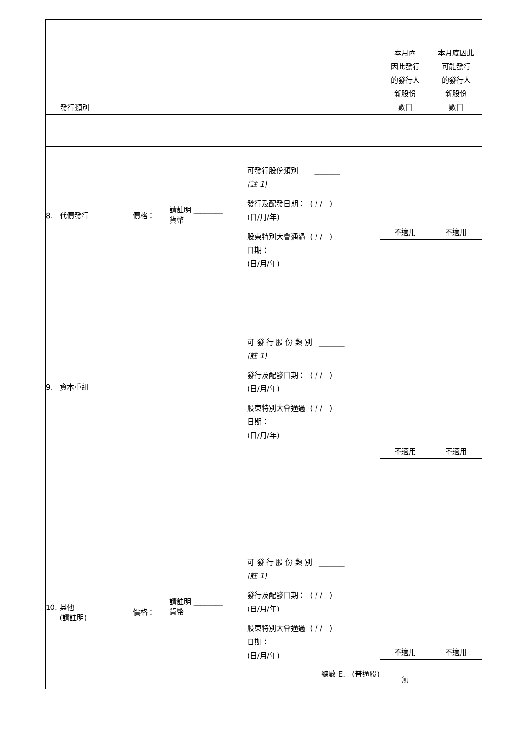| 發行類別 | | | | 本月內 因此發行 的發行人 新股份 數目 | 本月底因此 可能發行 的發行人 新股份 數目 |
| 8. 代價發行 | 價格： | 請註明 ________ 貨幣 | 可發行股份類別 _______ (註 1) 發行及配發日期： ( / / ) (日/月/年) 股東特別大會通過 ( / / ) 日期： (日/月/年) | 不適用 | 不適用 |
| 9. 資本重組 | | | 可 發 行 股 份 類 別 _______ (註 1) 發行及配發日期： ( / / ) (日/月/年) 股東特別大會通過 ( / / ) 日期： (日/月/年) | 不適用 | 不適用 |
| 10. 其他 (請註明) | 價格： | 請註明 ________ 貨幣 | 可 發 行 股 份 類 別 _______ (註 1) 發行及配發日期： ( / / ) (日/月/年) 股東特別大會通過 ( / / ) 日期： (日/月/年) 總數 E. (普通股) | 不適用 無 | 不適用 |